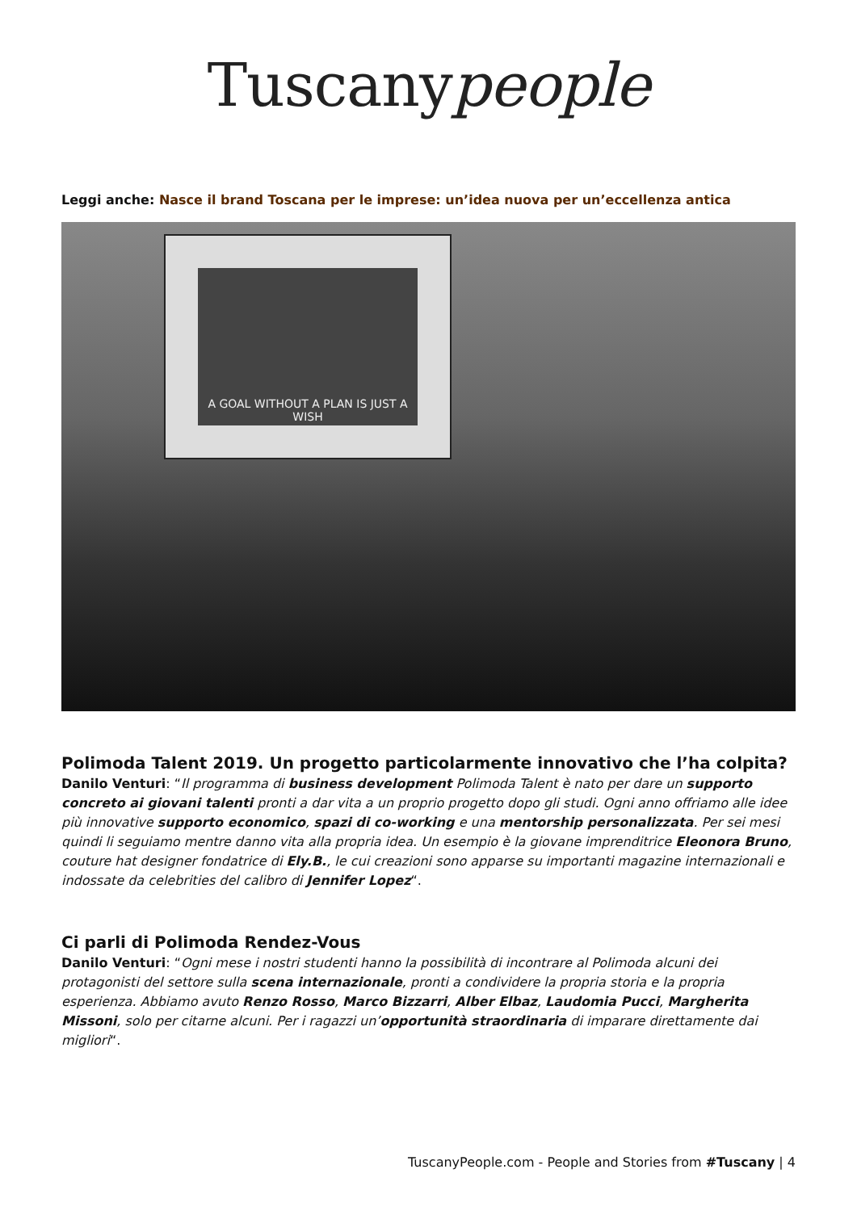Tuscanypeople
Leggi anche: Nasce il brand Toscana per le imprese: un’idea nuova per un’eccellenza antica
A GOAL WITHOUT A PLAN IS JUST A WISH
Polimoda Talent 2019. Un progetto particolarmente innovativo che l’ha colpita?
Danilo Venturi: “Il programma di business development Polimoda Talent è nato per dare un supporto concreto ai giovani talenti pronti a dar vita a un proprio progetto dopo gli studi. Ogni anno offriamo alle idee più innovative supporto economico, spazi di co-working e una mentorship personalizzata. Per sei mesi quindi li seguiamo mentre danno vita alla propria idea. Un esempio è la giovane imprenditrice Eleonora Bruno, couture hat designer fondatrice di Ely.B., le cui creazioni sono apparse su importanti magazine internazionali e indossate da celebrities del calibro di Jennifer Lopez“.
Ci parli di Polimoda Rendez-Vous
Danilo Venturi: “Ogni mese i nostri studenti hanno la possibilità di incontrare al Polimoda alcuni dei protagonisti del settore sulla scena internazionale, pronti a condividere la propria storia e la propria esperienza. Abbiamo avuto Renzo Rosso, Marco Bizzarri, Alber Elbaz, Laudomia Pucci, Margherita Missoni, solo per citarne alcuni. Per i ragazzi un’opportunità straordinaria di imparare direttamente dai migliori“.
TuscanyPeople.com - People and Stories from #Tuscany | 4